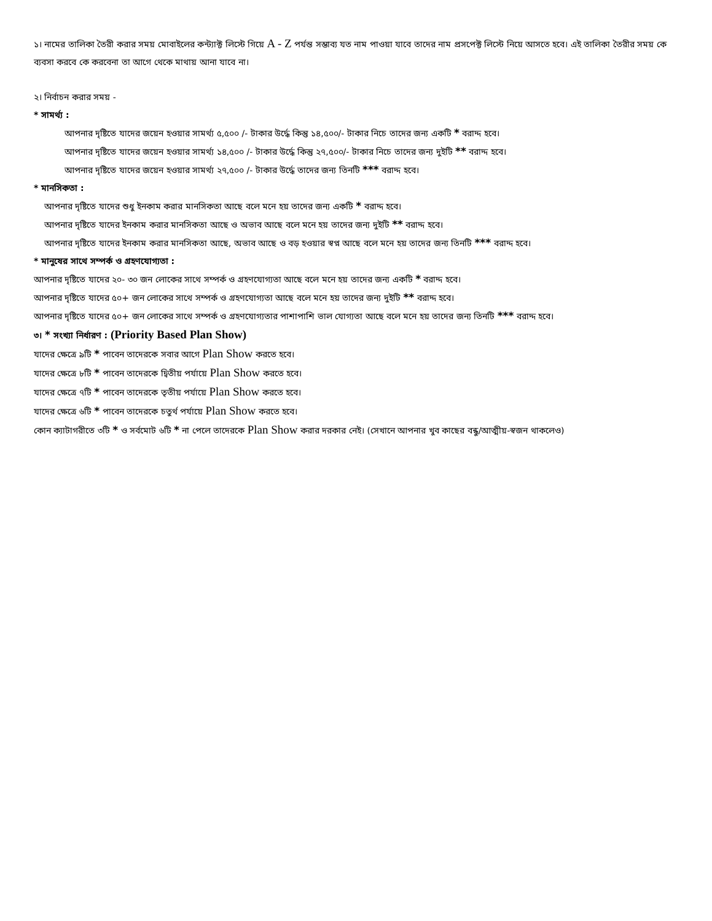১। নামের তালিকা তৈরী করার সময় মোবাইলের কন্ট্যাক্ট লিস্টে গিয়ে A - Z পর্যন্ত সম্ভাব্য যত নাম পাওয়া যাবে তাদের নাম প্রসপেক্ট লিস্টে নিয়ে আসতে হবে। এই তালিকা তৈরীর সময় কে ব্যবসা করবে কে করবেনা তা আগে থেকে মাথায় আনা যাবে না।
২। নির্বাচন করার সময় -
* সামর্থ্য :
আপনার দৃষ্টিতে যাদের জয়েন হওয়ার সামর্থ্য ৫,৫০০ /- টাকার উর্দ্ধে কিন্তু ১৪,৫০০/- টাকার নিচে তাদের জন্য একটি * বরাদ্দ হবে।
আপনার দৃষ্টিতে যাদের জয়েন হওয়ার সামর্থ্য ১৪,৫০০ /- টাকার উর্দ্ধে কিন্তু ২৭,৫০০/- টাকার নিচে তাদের জন্য দুইটি ** বরাদ্দ হবে।
আপনার দৃষ্টিতে যাদের জয়েন হওয়ার সামর্থ্য ২৭,৫০০ /- টাকার উর্দ্ধে তাদের জন্য তিনটি *** বরাদ্দ হবে।
* মানসিকতা :
আপনার দৃষ্টিতে যাদের শুধু ইনকাম করার মানসিকতা আছে বলে মনে হয় তাদের জন্য একটি * বরাদ্দ হবে।
আপনার দৃষ্টিতে যাদের ইনকাম করার মানসিকতা আছে ও অভাব আছে বলে মনে হয় তাদের জন্য দুইটি ** বরাদ্দ হবে।
আপনার দৃষ্টিতে যাদের ইনকাম করার মানসিকতা আছে, অভাব আছে ও বড় হওয়ার স্বপ্ন আছে বলে মনে হয় তাদের জন্য তিনটি *** বরাদ্দ হবে।
* মানুষের সাথে সম্পর্ক ও গ্রহণযোগ্যতা :
আপনার দৃষ্টিতে যাদের ২০- ৩০ জন লোকের সাথে সম্পর্ক ও গ্রহণযোগ্যতা আছে বলে মনে হয় তাদের জন্য একটি * বরাদ্দ হবে।
আপনার দৃষ্টিতে যাদের ৫০+ জন লোকের সাথে সম্পর্ক ও গ্রহণযোগ্যতা আছে বলে মনে হয় তাদের জন্য দুইটি ** বরাদ্দ হবে।
আপনার দৃষ্টিতে যাদের ৫০+ জন লোকের সাথে সম্পর্ক ও গ্রহণযোগ্যতার পাশাপাশি ভাল যোগ্যতা আছে বলে মনে হয় তাদের জন্য তিনটি *** বরাদ্দ হবে।
৩। * সংখ্যা নির্ধারণ : (Priority Based Plan Show)
যাদের ক্ষেত্রে ৯টি * পাবেন তাদেরকে সবার আগে Plan Show করতে হবে।
যাদের ক্ষেত্রে ৮টি * পাবেন তাদেরকে দ্বিতীয় পর্যায়ে Plan Show করতে হবে।
যাদের ক্ষেত্রে ৭টি * পাবেন তাদেরকে তৃতীয় পর্যায়ে Plan Show করতে হবে।
যাদের ক্ষেত্রে ৬টি * পাবেন তাদেরকে চতুর্থ পর্যায়ে Plan Show করতে হবে।
কোন ক্যাটাগরীতে ৩টি * ও সর্বমোট ৬টি * না পেলে তাদেরকে Plan Show করার দরকার নেই। (সেখানে আপনার খুব কাছের বন্ধু/আত্মীয়-স্বজন থাকলেও)